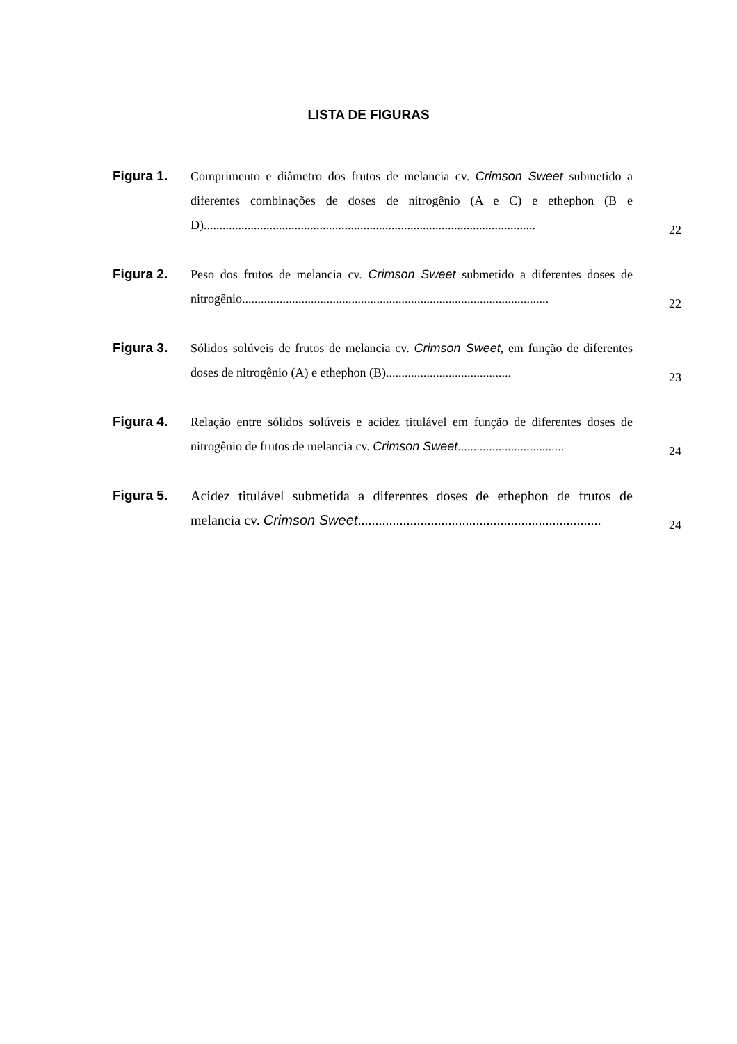LISTA DE FIGURAS
Figura 1.
Comprimento e diâmetro dos frutos de melancia cv. Crimson Sweet submetido a diferentes combinações de doses de nitrogênio (A e C) e ethephon (B e D)..........................................................................................................
22
Figura 2.
Peso dos frutos de melancia cv. Crimson Sweet submetido a diferentes doses de nitrogênio..................................................................................................
22
Figura 3.
Sólidos solúveis de frutos de melancia cv. Crimson Sweet, em função de diferentes doses de nitrogênio (A) e ethephon (B)........................................
23
Figura 4.
Relação entre sólidos solúveis e acidez titulável em função de diferentes doses de nitrogênio de frutos de melancia cv. Crimson Sweet..................................
24
Figura 5.
Acidez titulável submetida a diferentes doses de ethephon de frutos de melancia cv. Crimson Sweet......................................................................
24